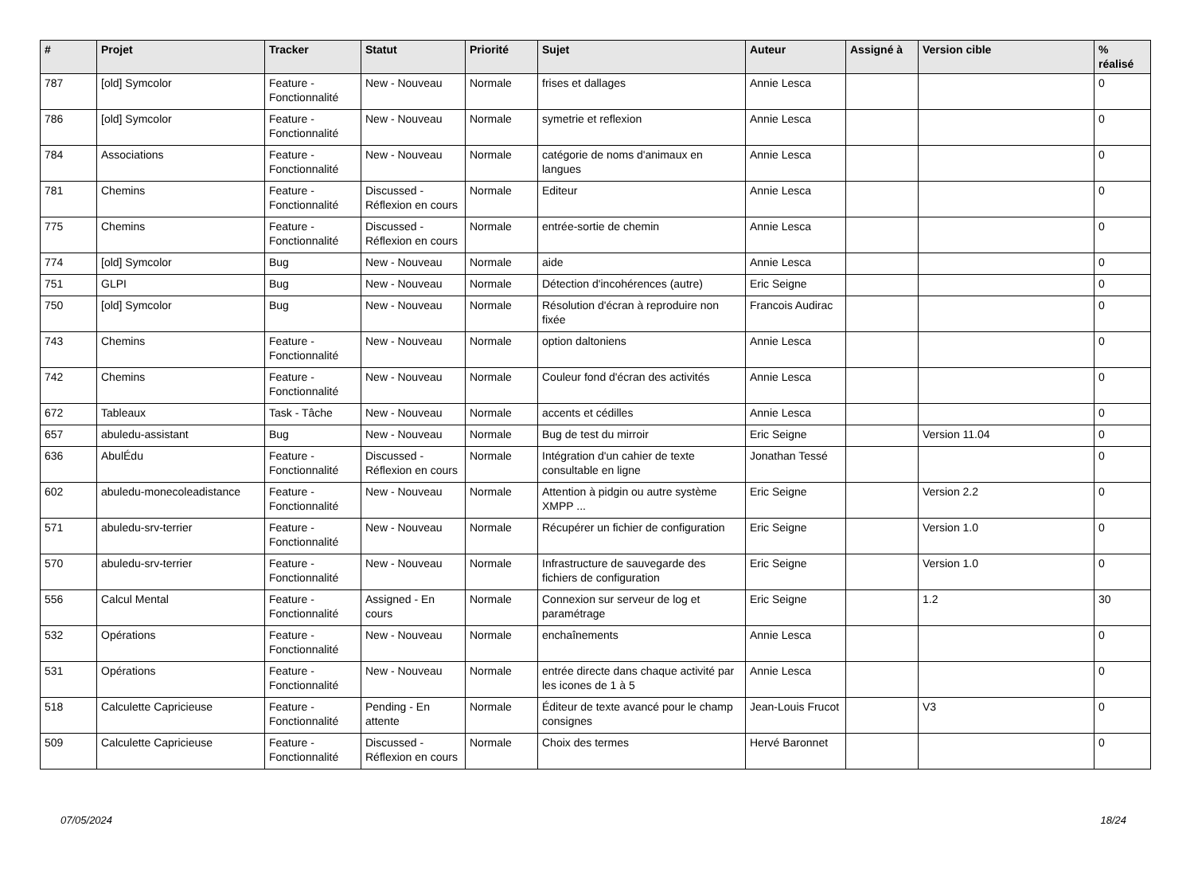| # | Projet | Tracker | Statut | Priorité | Sujet | Auteur | Assigné à | Version cible | % réalisé |
| --- | --- | --- | --- | --- | --- | --- | --- | --- | --- |
| 787 | [old] Symcolor | Feature - Fonctionnalité | New - Nouveau | Normale | frises et dallages | Annie Lesca | | | 0 |
| 786 | [old] Symcolor | Feature - Fonctionnalité | New - Nouveau | Normale | symetrie et reflexion | Annie Lesca | | | 0 |
| 784 | Associations | Feature - Fonctionnalité | New - Nouveau | Normale | catégorie de noms d'animaux en langues | Annie Lesca | | | 0 |
| 781 | Chemins | Feature - Fonctionnalité | Discussed - Réflexion en cours | Normale | Editeur | Annie Lesca | | | 0 |
| 775 | Chemins | Feature - Fonctionnalité | Discussed - Réflexion en cours | Normale | entrée-sortie de chemin | Annie Lesca | | | 0 |
| 774 | [old] Symcolor | Bug | New - Nouveau | Normale | aide | Annie Lesca | | | 0 |
| 751 | GLPI | Bug | New - Nouveau | Normale | Détection d'incohérences (autre) | Eric Seigne | | | 0 |
| 750 | [old] Symcolor | Bug | New - Nouveau | Normale | Résolution d'écran à reproduire non fixée | Francois Audirac | | | 0 |
| 743 | Chemins | Feature - Fonctionnalité | New - Nouveau | Normale | option daltoniens | Annie Lesca | | | 0 |
| 742 | Chemins | Feature - Fonctionnalité | New - Nouveau | Normale | Couleur fond d'écran des activités | Annie Lesca | | | 0 |
| 672 | Tableaux | Task - Tâche | New - Nouveau | Normale | accents et cédilles | Annie Lesca | | | 0 |
| 657 | abuledu-assistant | Bug | New - Nouveau | Normale | Bug de test du mirroir | Eric Seigne | | Version 11.04 | 0 |
| 636 | AbulÉdu | Feature - Fonctionnalité | Discussed - Réflexion en cours | Normale | Intégration d'un cahier de texte consultable en ligne | Jonathan Tessé | | | 0 |
| 602 | abuledu-monecoleadistance | Feature - Fonctionnalité | New - Nouveau | Normale | Attention à pidgin ou autre système XMPP ... | Eric Seigne | | Version 2.2 | 0 |
| 571 | abuledu-srv-terrier | Feature - Fonctionnalité | New - Nouveau | Normale | Récupérer un fichier de configuration | Eric Seigne | | Version 1.0 | 0 |
| 570 | abuledu-srv-terrier | Feature - Fonctionnalité | New - Nouveau | Normale | Infrastructure de sauvegarde des fichiers de configuration | Eric Seigne | | Version 1.0 | 0 |
| 556 | Calcul Mental | Feature - Fonctionnalité | Assigned - En cours | Normale | Connexion sur serveur de log et paramétrage | Eric Seigne | | 1.2 | 30 |
| 532 | Opérations | Feature - Fonctionnalité | New - Nouveau | Normale | enchaînements | Annie Lesca | | | 0 |
| 531 | Opérations | Feature - Fonctionnalité | New - Nouveau | Normale | entrée directe dans chaque activité par les icones de 1 à 5 | Annie Lesca | | | 0 |
| 518 | Calculette Capricieuse | Feature - Fonctionnalité | Pending - En attente | Normale | Éditeur de texte avancé pour le champ consignes | Jean-Louis Frucot | | V3 | 0 |
| 509 | Calculette Capricieuse | Feature - Fonctionnalité | Discussed - Réflexion en cours | Normale | Choix des termes | Hervé Baronnet | | | 0 |
07/05/2024 18/24